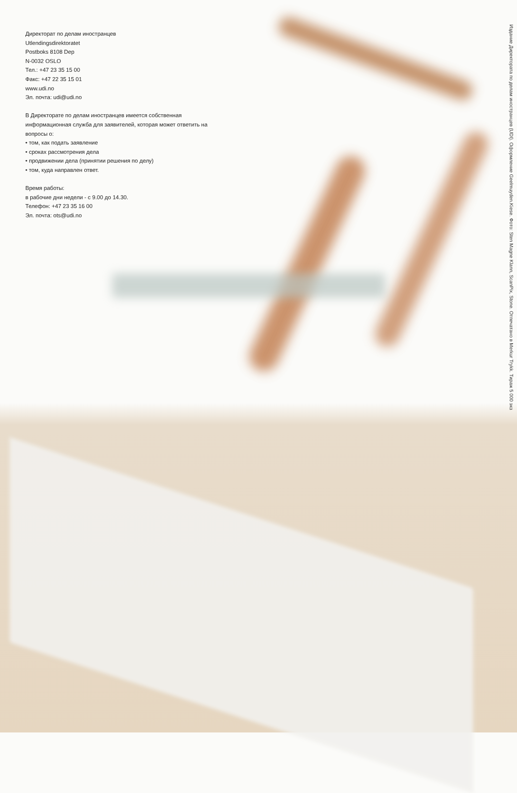Директорат по делам иностранцев
Utlendingsdirektoratet
Postboks 8108 Dep
N-0032 OSLO
Тел.: +47 23 35 15 00
Факс: +47 22 35 15 01
www.udi.no
Эл. почта: udi@udi.no
В Директорате по делам иностранцев имеется собственная информационная служба для заявителей, которая может ответить на вопросы о:
• том, как подать заявление
• сроках рассмотрения дела
• продвижении дела (принятии решения по делу)
• том, куда направлен ответ.
Время работы:
в рабочие дни недели - с 9.00 до 14.30.
Телефон: +47 23 35 16 00
Эл. почта: ots@udi.no
Издание Директората по делам иностранцев (UDI). Оформление Geelmuyden.Kiese. Фото: Sten Magne Klann, ScanPix, Stone. Отпечатано в Merkur Trykk. Тираж 5 000 экз